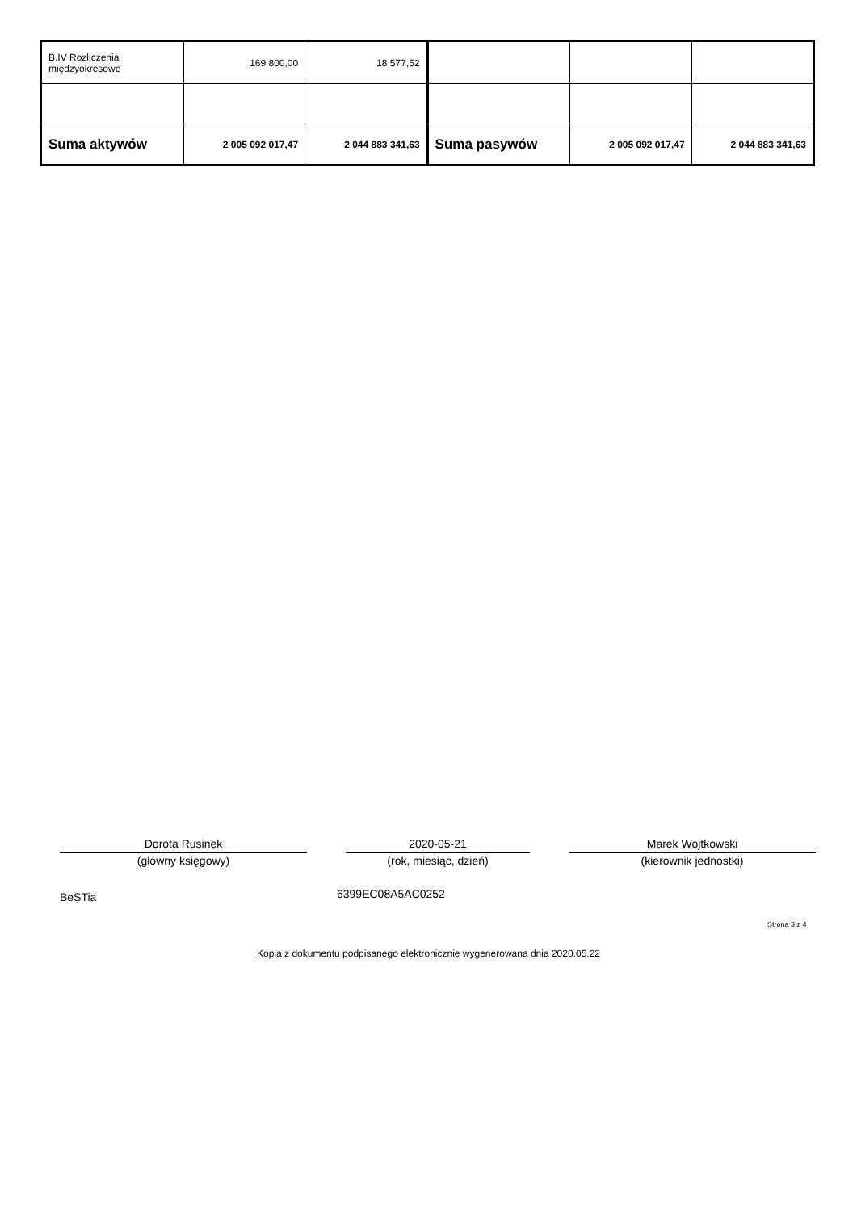| B.IV Rozliczenia międzyokresowe | 169 800,00 | 18 577,52 | | | |
| Suma aktywów | 2 005 092 017,47 | 2 044 883 341,63 | Suma pasywów | 2 005 092 017,47 | 2 044 883 341,63 |
Dorota Rusinek
(główny księgowy)
2020-05-21
(rok, miesiąc, dzień)
Marek Wojtkowski
(kierownik jednostki)
BeSTia 6399EC08A5AC0252
Strona 3 z 4
Kopia z dokumentu podpisanego elektronicznie wygenerowana dnia 2020.05.22